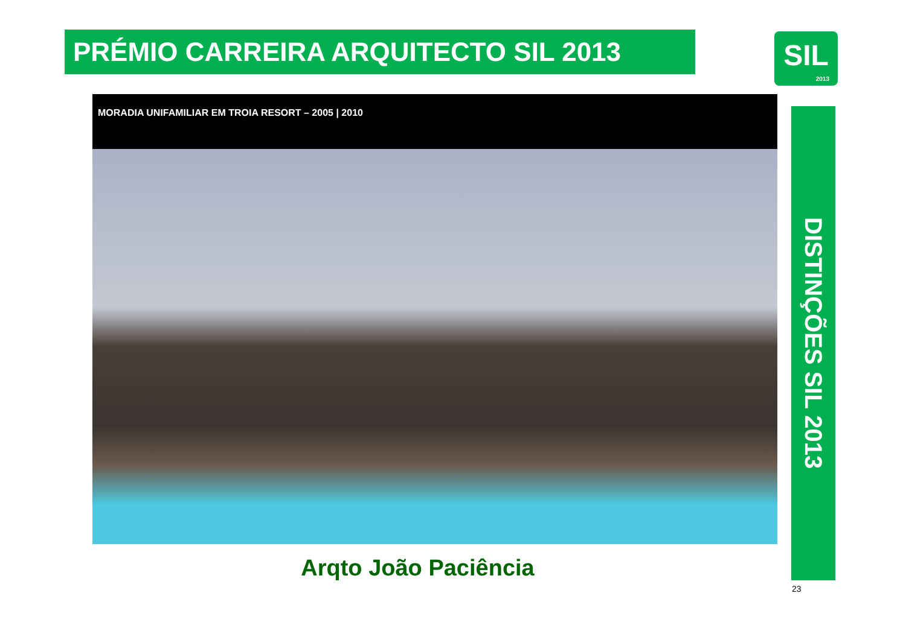PRÉMIO CARREIRA ARQUITECTO SIL 2013
SIL
2013
MORADIA UNIFAMILIAR EM TROIA RESORT – 2005 | 2010
DISTINÇÕES SIL 2013
Arqto João Paciência
23